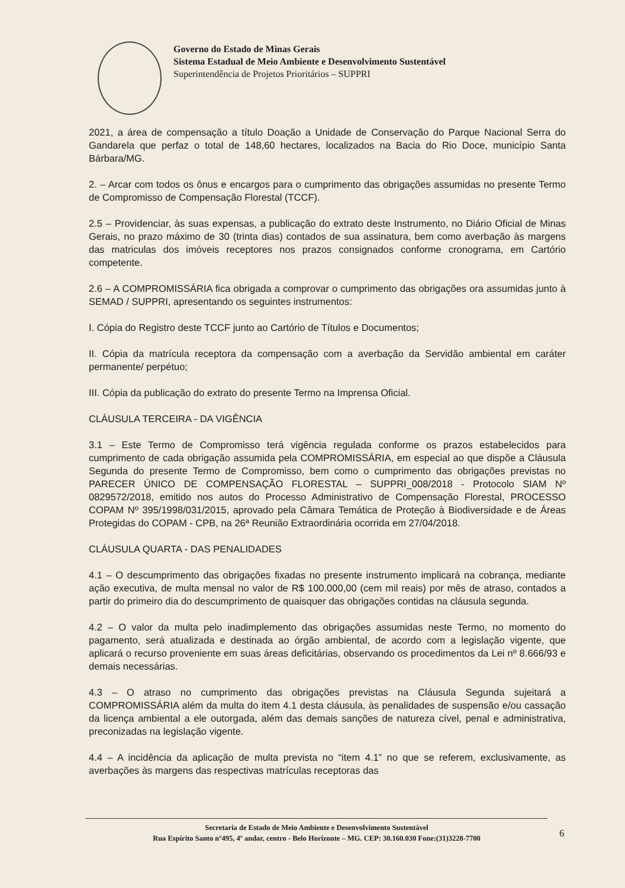Governo do Estado de Minas Gerais
Sistema Estadual de Meio Ambiente e Desenvolvimento Sustentável
Superintendência de Projetos Prioritários – SUPPRI
2021, a área de compensação a título Doação a Unidade de Conservação do Parque Nacional Serra do Gandarela que perfaz o total de 148,60 hectares, localizados na Bacia do Rio Doce, município Santa Bárbara/MG.
2. – Arcar com todos os ônus e encargos para o cumprimento das obrigações assumidas no presente Termo de Compromisso de Compensação Florestal (TCCF).
2.5 – Providenciar, às suas expensas, a publicação do extrato deste Instrumento, no Diário Oficial de Minas Gerais, no prazo máximo de 30 (trinta dias) contados de sua assinatura, bem como averbação às margens das matriculas dos imóveis receptores nos prazos consignados conforme cronograma, em Cartório competente.
2.6 – A COMPROMISSÁRIA fica obrigada a comprovar o cumprimento das obrigações ora assumidas junto à SEMAD / SUPPRI, apresentando os seguintes instrumentos:
I. Cópia do Registro deste TCCF junto ao Cartório de Títulos e Documentos;
II. Cópia da matrícula receptora da compensação com a averbação da Servidão ambiental em caráter permanente/ perpétuo;
III. Cópia da publicação do extrato do presente Termo na Imprensa Oficial.
CLÁUSULA TERCEIRA - DA VIGÊNCIA
3.1 – Este Termo de Compromisso terá vigência regulada conforme os prazos estabelecidos para cumprimento de cada obrigação assumida pela COMPROMISSÁRIA, em especial ao que dispõe a Cláusula Segunda do presente Termo de Compromisso, bem como o cumprimento das obrigações previstas no PARECER ÚNICO DE COMPENSAÇÃO FLORESTAL – SUPPRI_008/2018 - Protocolo SIAM Nº 0829572/2018, emitido nos autos do Processo Administrativo de Compensação Florestal, PROCESSO COPAM Nº 395/1998/031/2015, aprovado pela Câmara Temática de Proteção à Biodiversidade e de Áreas Protegidas do COPAM - CPB, na 26ª Reunião Extraordinária ocorrida em 27/04/2018.
CLÁUSULA QUARTA - DAS PENALIDADES
4.1 – O descumprimento das obrigações fixadas no presente instrumento implicará na cobrança, mediante ação executiva, de multa mensal no valor de R$ 100.000,00 (cem mil reais) por mês de atraso, contados a partir do primeiro dia do descumprimento de quaisquer das obrigações contidas na cláusula segunda.
4.2 – O valor da multa pelo inadimplemento das obrigações assumidas neste Termo, no momento do pagamento, será atualizada e destinada ao órgão ambiental, de acordo com a legislação vigente, que aplicará o recurso proveniente em suas áreas deficitárias, observando os procedimentos da Lei nº 8.666/93 e demais necessárias.
4.3 – O atraso no cumprimento das obrigações previstas na Cláusula Segunda sujeitará a COMPROMISSÁRIA além da multa do item 4.1 desta cláusula, às penalidades de suspensão e/ou cassação da licença ambiental a ele outorgada, além das demais sanções de natureza cível, penal e administrativa, preconizadas na legislação vigente.
4.4 – A incidência da aplicação de multa prevista no “item 4.1” no que se referem, exclusivamente, as averbações às margens das respectivas matrículas receptoras das
Secretaria de Estado de Meio Ambiente e Desenvolvimento Sustentável
Rua Espírito Santo nº495, 4º andar, centro - Belo Horizonte – MG. CEP: 30.160.030 Fone:(31)3228-7700
6